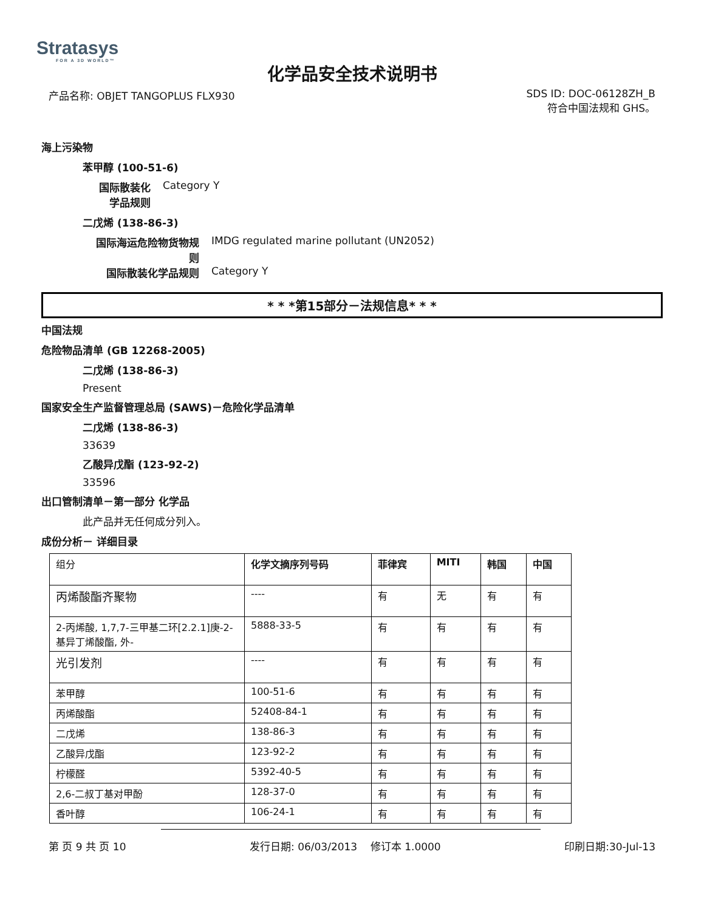Stratasys
FOR A 3D WORLD™
化学品安全技术说明书
产品名称: OBJET TANGOPLUS FLX930
SDS ID: DOC-06128ZH_B
符合中国法规和 GHS。
海上污染物
苯甲醇 (100-51-6)
国际散装化学品规则
Category Y
二戊烯 (138-86-3)
国际海运危险物货物规则
IMDG regulated marine pollutant (UN2052)
国际散装化学品规则 Category Y
* * *第15部分－法规信息* * *
中国法规
危险物品清单 (GB 12268-2005)
二戊烯 (138-86-3)
Present
国家安全生产监督管理总局 (SAWS)－危险化学品清单
二戊烯 (138-86-3)
33639
乙酸异戊酯 (123-92-2)
33596
出口管制清单－第一部分 化学品
此产品并无任何成分列入。
成份分析－ 详细目录
| 组分 | 化学文摘序列号码 | 菲律宾 | MITI | 韩国 | 中国 |
| 丙烯酸酯齐聚物 | ---- | 有 | 无 | 有 | 有 |
| 2-丙烯酸, 1,7,7-三甲基二环[2.2.1]庚-2-基异丁烯酸酯, 外- | 5888-33-5 | 有 | 有 | 有 | 有 |
| 光引发剂 | ---- | 有 | 有 | 有 | 有 |
| 苯甲醇 | 100-51-6 | 有 | 有 | 有 | 有 |
| 丙烯酸酯 | 52408-84-1 | 有 | 有 | 有 | 有 |
| 二戊烯 | 138-86-3 | 有 | 有 | 有 | 有 |
| 乙酸异戊酯 | 123-92-2 | 有 | 有 | 有 | 有 |
| 柠檬醛 | 5392-40-5 | 有 | 有 | 有 | 有 |
| 2,6-二叔丁基对甲酚 | 128-37-0 | 有 | 有 | 有 | 有 |
| 香叶醇 | 106-24-1 | 有 | 有 | 有 | 有 |
第 页 9 共 页 10 发行日期: 06/03/2013 修订本 1.0000
印刷日期:30-Jul-13